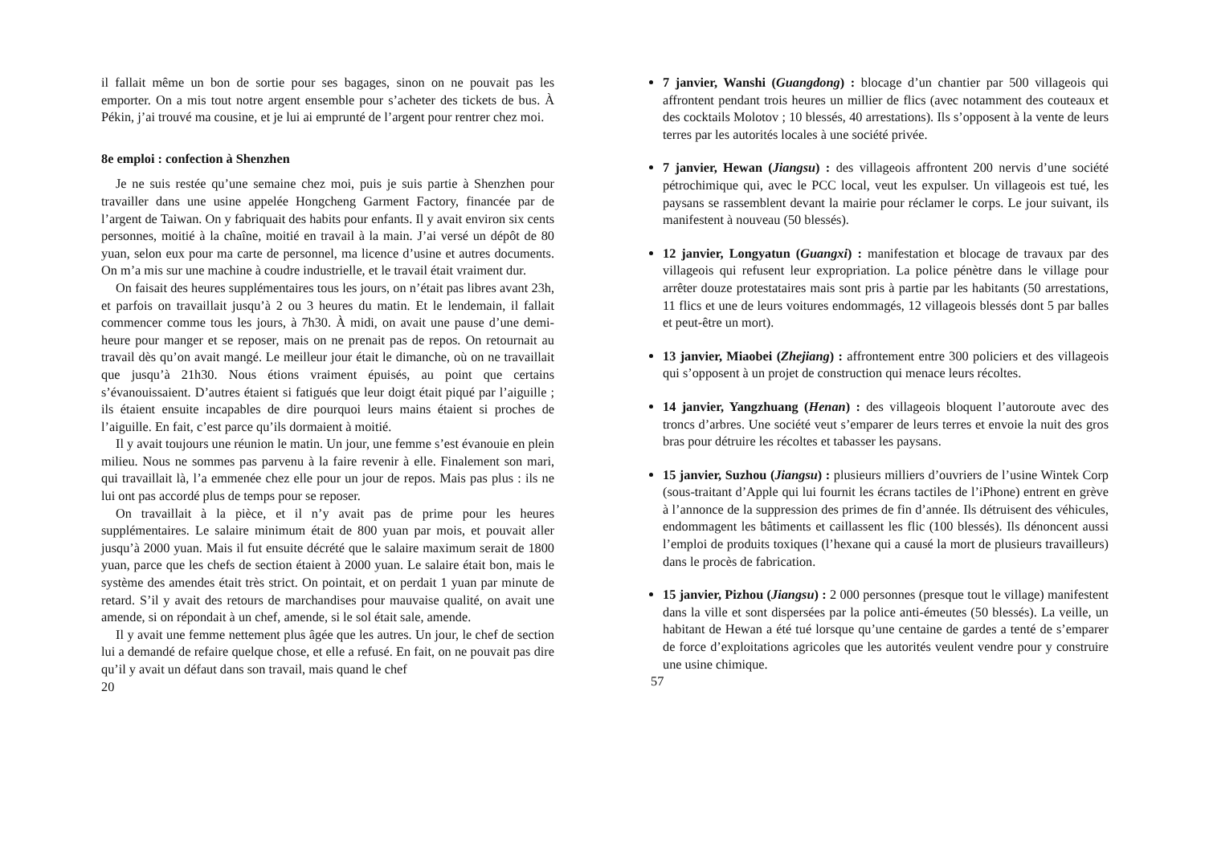il fallait même un bon de sortie pour ses bagages, sinon on ne pouvait pas les emporter. On a mis tout notre argent ensemble pour s’acheter des tickets de bus. À Pékin, j’ai trouvé ma cousine, et je lui ai emprunté de l’argent pour rentrer chez moi.
8e emploi : confection à Shenzhen
Je ne suis restée qu’une semaine chez moi, puis je suis partie à Shenzhen pour travailler dans une usine appelée Hongcheng Garment Factory, financée par de l’argent de Taiwan. On y fabriquait des habits pour enfants. Il y avait environ six cents personnes, moitié à la chaîne, moitié en travail à la main. J’ai versé un dépôt de 80 yuan, selon eux pour ma carte de personnel, ma licence d’usine et autres documents. On m’a mis sur une machine à coudre industrielle, et le travail était vraiment dur.
On faisait des heures supplémentaires tous les jours, on n’était pas libres avant 23h, et parfois on travaillait jusqu’à 2 ou 3 heures du matin. Et le lendemain, il fallait commencer comme tous les jours, à 7h30. À midi, on avait une pause d’une demi-heure pour manger et se reposer, mais on ne prenait pas de repos. On retournait au travail dès qu’on avait mangé. Le meilleur jour était le dimanche, où on ne travaillait que jusqu’à 21h30. Nous étions vraiment épuisés, au point que certains s’évanouissaient. D’autres étaient si fatigués que leur doigt était piqué par l’aiguille ; ils étaient ensuite incapables de dire pourquoi leurs mains étaient si proches de l’aiguille. En fait, c’est parce qu’ils dormaient à moitié.
Il y avait toujours une réunion le matin. Un jour, une femme s’est évanouie en plein milieu. Nous ne sommes pas parvenu à la faire revenir à elle. Finalement son mari, qui travaillait là, l’a emmenée chez elle pour un jour de repos. Mais pas plus : ils ne lui ont pas accordé plus de temps pour se reposer.
On travaillait à la pièce, et il n’y avait pas de prime pour les heures supplémentaires. Le salaire minimum était de 800 yuan par mois, et pouvait aller jusqu’à 2000 yuan. Mais il fut ensuite décrété que le salaire maximum serait de 1800 yuan, parce que les chefs de section étaient à 2000 yuan. Le salaire était bon, mais le système des amendes était très strict. On pointait, et on perdait 1 yuan par minute de retard. S’il y avait des retours de marchandises pour mauvaise qualité, on avait une amende, si on répondait à un chef, amende, si le sol était sale, amende.
Il y avait une femme nettement plus âgée que les autres. Un jour, le chef de section lui a demandé de refaire quelque chose, et elle a refusé. En fait, on ne pouvait pas dire qu’il y avait un défaut dans son travail, mais quand le chef
20
7 janvier, Wanshi (Guangdong) : blocage d’un chantier par 500 villageois qui affrontent pendant trois heures un millier de flics (avec notamment des couteaux et des cocktails Molotov ; 10 blessés, 40 arrestations). Ils s’opposent à la vente de leurs terres par les autorités locales à une société privée.
7 janvier, Hewan (Jiangsu) : des villageois affrontent 200 nervis d’une société pétrochimique qui, avec le PCC local, veut les expulser. Un villageois est tué, les paysans se rassemblent devant la mairie pour réclamer le corps. Le jour suivant, ils manifestent à nouveau (50 blessés).
12 janvier, Longyatun (Guangxi) : manifestation et blocage de travaux par des villageois qui refusent leur expropriation. La police pénètre dans le village pour arrêter douze protestataires mais sont pris à partie par les habitants (50 arrestations, 11 flics et une de leurs voitures endommagés, 12 villageois blessés dont 5 par balles et peut-être un mort).
13 janvier, Miaobei (Zhejiang) : affrontement entre 300 policiers et des villageois qui s’opposent à un projet de construction qui menace leurs récoltes.
14 janvier, Yangzhuang (Henan) : des villageois bloquent l’autoroute avec des troncs d’arbres. Une société veut s’emparer de leurs terres et envoie la nuit des gros bras pour détruire les récoltes et tabasser les paysans.
15 janvier, Suzhou (Jiangsu) : plusieurs milliers d’ouvriers de l’usine Wintek Corp (sous-traitant d’Apple qui lui fournit les écrans tactiles de l’iPhone) entrent en grève à l’annonce de la suppression des primes de fin d’année. Ils détruisent des véhicules, endommagent les bâtiments et caillassent les flic (100 blessés). Ils dénoncent aussi l’emploi de produits toxiques (l’hexane qui a causé la mort de plusieurs travailleurs) dans le procès de fabrication.
15 janvier, Pizhou (Jiangsu) : 2 000 personnes (presque tout le village) manifestent dans la ville et sont dispersées par la police anti-émeutes (50 blessés). La veille, un habitant de Hewan a été tué lorsque qu’une centaine de gardes a tenté de s’emparer de force d’exploitations agricoles que les autorités veulent vendre pour y construire une usine chimique.
57